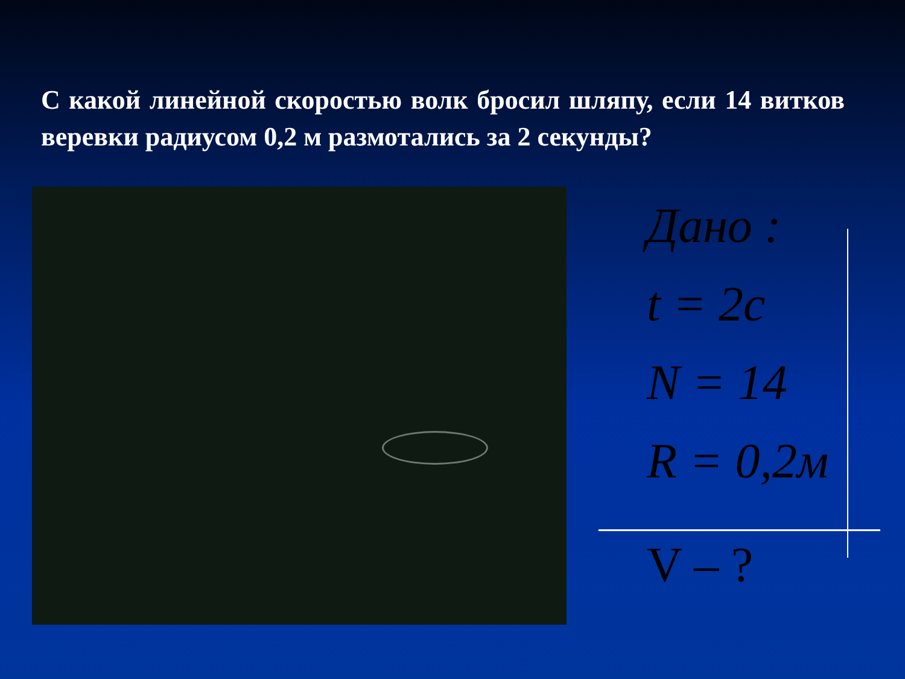С какой линейной скоростью волк бросил шляпу, если 14 витков веревки радиусом 0,2 м размотались за 2 секунды?
Дано :
t = 2c
N = 14
R = 0,2м
V – ?